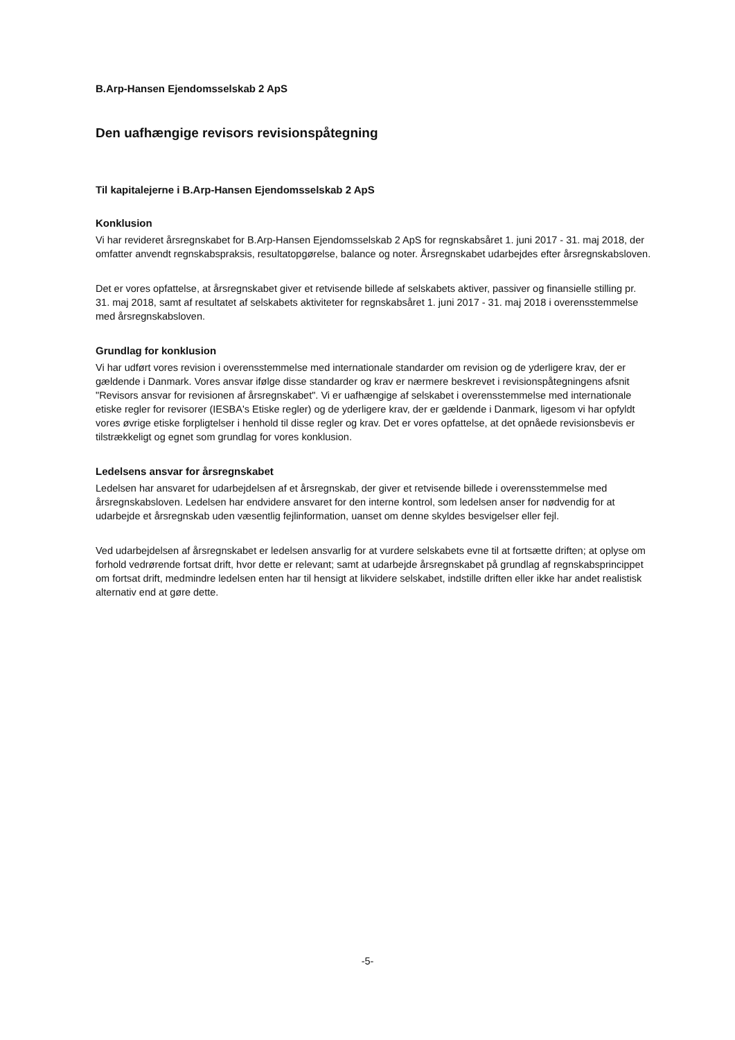B.Arp-Hansen Ejendomsselskab 2 ApS
Den uafhængige revisors revisionspåtegning
Til kapitalejerne i B.Arp-Hansen Ejendomsselskab 2 ApS
Konklusion
Vi har revideret årsregnskabet for B.Arp-Hansen Ejendomsselskab 2 ApS for regnskabsåret 1. juni 2017 - 31. maj 2018, der omfatter anvendt regnskabspraksis, resultatopgørelse, balance og noter. Årsregnskabet udarbejdes efter årsregnskabsloven.
Det er vores opfattelse, at årsregnskabet giver et retvisende billede af selskabets aktiver, passiver og finansielle stilling pr. 31. maj 2018, samt af resultatet af selskabets aktiviteter for regnskabsåret 1. juni 2017 - 31. maj 2018 i overensstemmelse med årsregnskabsloven.
Grundlag for konklusion
Vi har udført vores revision i overensstemmelse med internationale standarder om revision og de yderligere krav, der er gældende i Danmark. Vores ansvar ifølge disse standarder og krav er nærmere beskrevet i revisionspåtegningens afsnit "Revisors ansvar for revisionen af årsregnskabet". Vi er uafhængige af selskabet i overensstemmelse med internationale etiske regler for revisorer (IESBA's Etiske regler) og de yderligere krav, der er gældende i Danmark, ligesom vi har opfyldt vores øvrige etiske forpligtelser i henhold til disse regler og krav. Det er vores opfattelse, at det opnåede revisionsbevis er tilstrækkeligt og egnet som grundlag for vores konklusion.
Ledelsens ansvar for årsregnskabet
Ledelsen har ansvaret for udarbejdelsen af et årsregnskab, der giver et retvisende billede i overensstemmelse med årsregnskabsloven. Ledelsen har endvidere ansvaret for den interne kontrol, som ledelsen anser for nødvendig for at udarbejde et årsregnskab uden væsentlig fejlinformation, uanset om denne skyldes besvigelser eller fejl.
Ved udarbejdelsen af årsregnskabet er ledelsen ansvarlig for at vurdere selskabets evne til at fortsætte driften; at oplyse om forhold vedrørende fortsat drift, hvor dette er relevant; samt at udarbejde årsregnskabet på grundlag af regnskabsprincippet om fortsat drift, medmindre ledelsen enten har til hensigt at likvidere selskabet, indstille driften eller ikke har andet realistisk alternativ end at gøre dette.
-5-